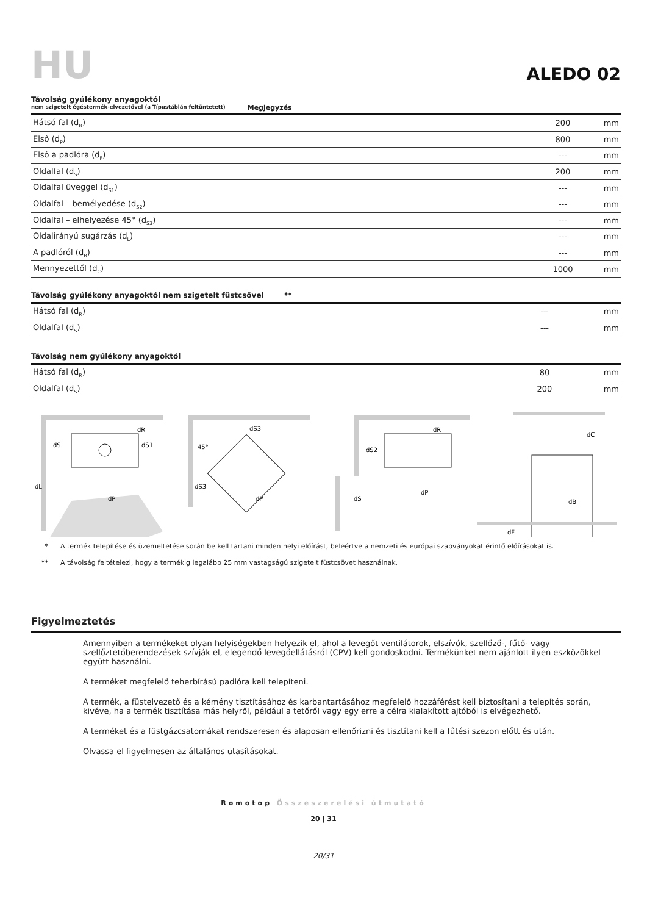HU
ALEDO 02
Távolság gyúlékony anyagoktól
nem szigetelt égéstermék-elvezetővel (a Típustáblán feltüntetett) Megjegyzés
| Hátsó fal (d<sub>R</sub>) | 200 | mm |
| Első (d<sub>P</sub>) | 800 | mm |
| Első a padlóra (d<sub>F</sub>) | --- | mm |
| Oldalfal (d<sub>S</sub>) | 200 | mm |
| Oldalfal üveggel (d<sub>S1</sub>) | --- | mm |
| Oldalfal – bemélyedése (d<sub>S2</sub>) | --- | mm |
| Oldalfal – elhelyezése 45° (d<sub>S3</sub>) | --- | mm |
| Oldalirányú sugárzás (d<sub>L</sub>) | --- | mm |
| A padlóról (d<sub>B</sub>) | --- | mm |
| Mennyezettől (d<sub>C</sub>) | 1000 | mm |
Távolság gyúlékony anyagoktól nem szigetelt füstcsővel **
| Hátsó fal (d<sub>R</sub>) | --- | mm |
| Oldalfal (d<sub>S</sub>) | --- | mm |
Távolság nem gyúlékony anyagoktól
| Hátsó fal (d<sub>R</sub>) | 80 | mm |
| Oldalfal (d<sub>S</sub>) | 200 | mm |
dR
dS
dS1
dP
dL
dS3
45°
dS3
dP
dR
dS2
dS
dP
dC
dB
dF
* A termék telepítése és üzemeltetése során be kell tartani minden helyi előírást, beleértve a nemzeti és európai szabványokat érintő előírásokat is.
** A távolság feltételezi, hogy a termékig legalább 25 mm vastagságú szigetelt füstcsövet használnak.
Figyelmeztetés
Amennyiben a termékeket olyan helyiségekben helyezik el, ahol a levegőt ventilátorok, elszívók, szellőző-, fűtő- vagy szellőztetőberendezések szívják el, elegendő levegőellátásról (CPV) kell gondoskodni. Termékünket nem ajánlott ilyen eszközökkel együtt használni.
A terméket megfelelő teherbírású padlóra kell telepíteni.
A termék, a füstelvezető és a kémény tisztításához és karbantartásához megfelelő hozzáférést kell biztosítani a telepítés során, kivéve, ha a termék tisztítása más helyről, például a tetőről vagy egy erre a célra kialakított ajtóból is elvégezhető.
A terméket és a füstgázcsatornákat rendszeresen és alaposan ellenőrizni és tisztítani kell a fűtési szezon előtt és után.
Olvassa el figyelmesen az általános utasításokat.
Romotop Összeszerelési útmutató
20 | 31
20/31